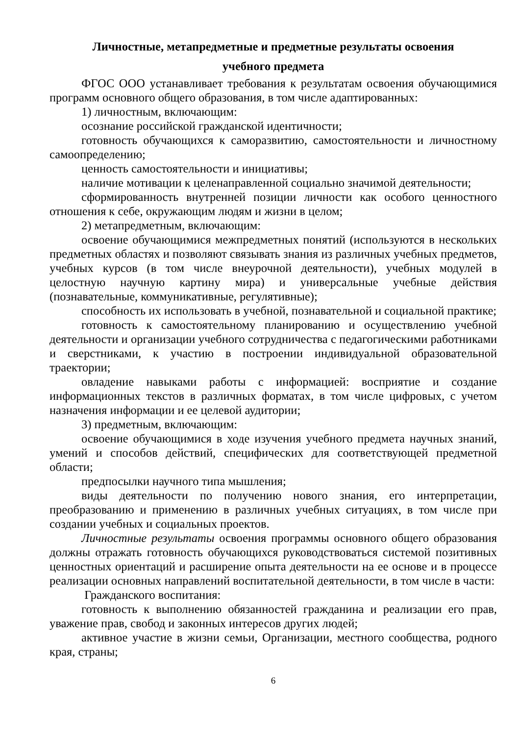Личностные, метапредметные и предметные результаты освоения
учебного предмета
ФГОС ООО устанавливает требования к результатам освоения обучающимися программ основного общего образования, в том числе адаптированных:
1) личностным, включающим:
осознание российской гражданской идентичности;
готовность обучающихся к саморазвитию, самостоятельности и личностному самоопределению;
ценность самостоятельности и инициативы;
наличие мотивации к целенаправленной социально значимой деятельности;
сформированность внутренней позиции личности как особого ценностного отношения к себе, окружающим людям и жизни в целом;
2) метапредметным, включающим:
освоение обучающимися межпредметных понятий (используются в нескольких предметных областях и позволяют связывать знания из различных учебных предметов, учебных курсов (в том числе внеурочной деятельности), учебных модулей в целостную научную картину мира) и универсальные учебные действия (познавательные, коммуникативные, регулятивные);
способность их использовать в учебной, познавательной и социальной практике;
готовность к самостоятельному планированию и осуществлению учебной деятельности и организации учебного сотрудничества с педагогическими работниками и сверстниками, к участию в построении индивидуальной образовательной траектории;
овладение навыками работы с информацией: восприятие и создание информационных текстов в различных форматах, в том числе цифровых, с учетом назначения информации и ее целевой аудитории;
3) предметным, включающим:
освоение обучающимися в ходе изучения учебного предмета научных знаний, умений и способов действий, специфических для соответствующей предметной области;
предпосылки научного типа мышления;
виды деятельности по получению нового знания, его интерпретации, преобразованию и применению в различных учебных ситуациях, в том числе при создании учебных и социальных проектов.
Личностные результаты освоения программы основного общего образования должны отражать готовность обучающихся руководствоваться системой позитивных ценностных ориентаций и расширение опыта деятельности на ее основе и в процессе реализации основных направлений воспитательной деятельности, в том числе в части:
Гражданского воспитания:
готовность к выполнению обязанностей гражданина и реализации его прав, уважение прав, свобод и законных интересов других людей;
активное участие в жизни семьи, Организации, местного сообщества, родного края, страны;
6